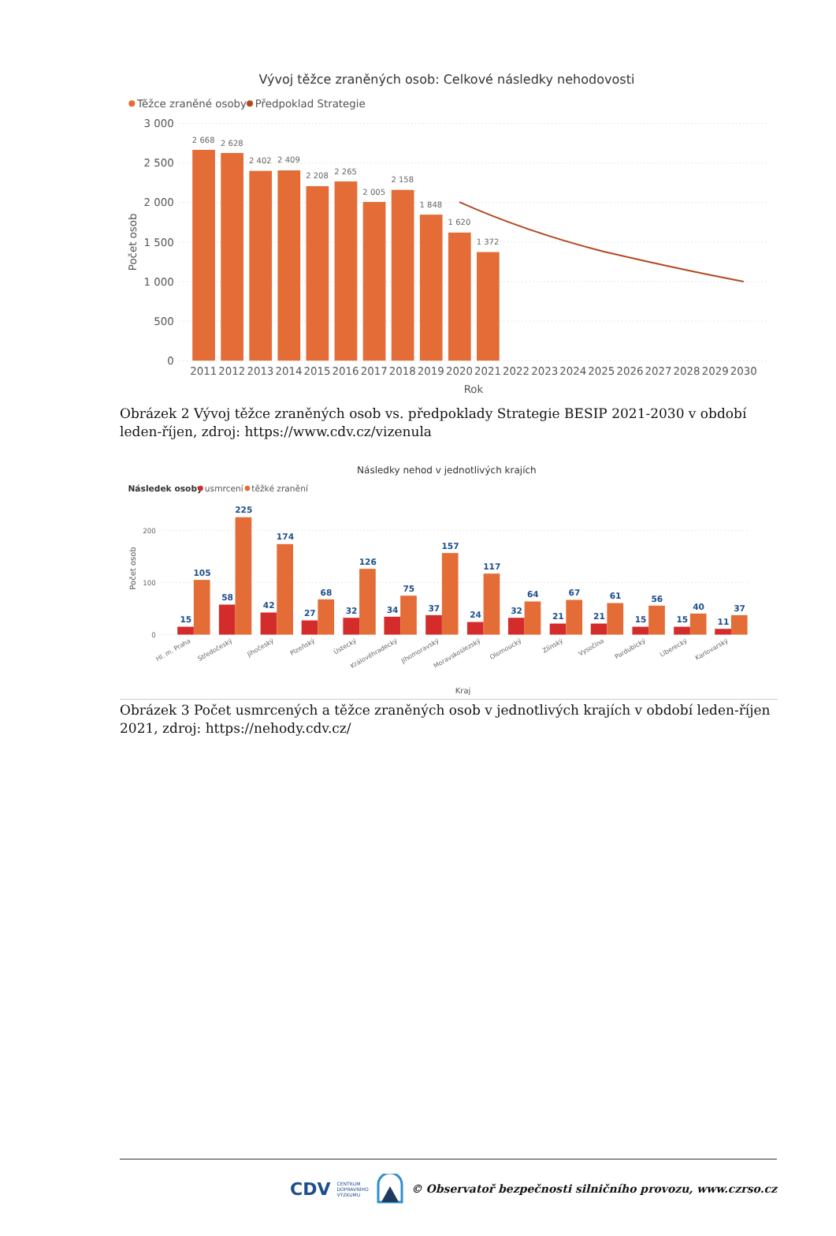Vývoj těžce zraněných osob: Celkové následky nehodovosti
Těžce zraněné osoby
Předpoklad Strategie
3 000
2 500
2 000
1 500
1 000
500
0
Počet osob
2 668
2 628
2 402
2 409
2 208
2 265
2 005
2 158
1 848
1 620
1 372
2011
2012
2013
2014
2015
2016
2017
2018
2019
2020
2021
2022
2023
2024
2025
2026
2027
2028
2029
2030
Rok
Obrázek 2 Vývoj těžce zraněných osob vs. předpoklady Strategie BESIP 2021-2030 v období leden-říjen, zdroj: https://www.cdv.cz/vizenula
Následky nehod v jednotlivých krajích
Následek osoby
usmrcení
těžké zranění
200
100
0
Počet osob
15
105
58
225
42
174
27
68
32
126
34
75
37
157
24
117
32
64
21
67
21
61
15
56
15
40
11
37
Hl. m. Praha
Středočeský
Jihočeský
Plzeňský
Ústecký
Královéhradecký
Jihomoravský
Moravskoslezský
Olomoucký
Zlínský
Vysočina
Pardubický
Liberecký
Karlovarský
Kraj
Obrázek 3 Počet usmrcených a těžce zraněných osob v jednotlivých krajích v období leden-říjen 2021, zdroj: https://nehody.cdv.cz/
CDV CENTRUM
DOPRAVNÍHO
VÝZKUMU © Observatoř bezpečnosti silničního provozu, www.czrso.cz